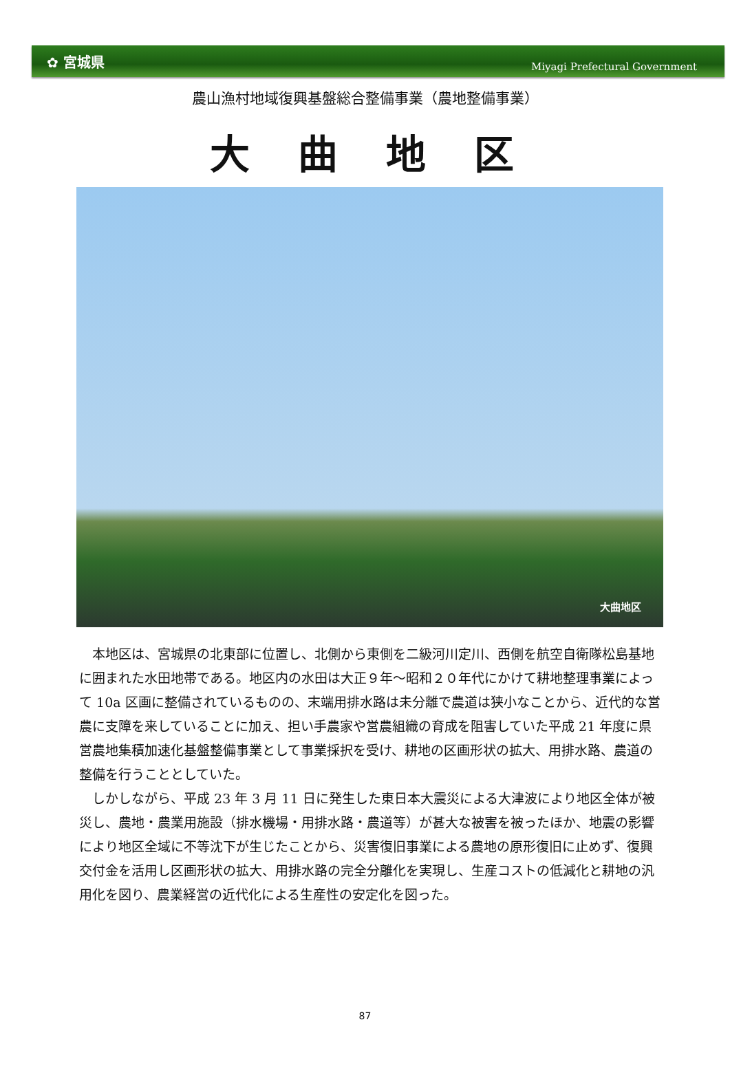✿ 宮城県 Miyagi Prefectural Government
農山漁村地域復興基盤総合整備事業（農地整備事業）
大曲地区
大曲地区
本地区は、宮城県の北東部に位置し、北側から東側を二級河川定川、西側を航空自衛隊松島基地に囲まれた水田地帯である。地区内の水田は大正９年～昭和２０年代にかけて耕地整理事業によって 10a 区画に整備されているものの、末端用排水路は未分離で農道は狭小なことから、近代的な営農に支障を来していることに加え、担い手農家や営農組織の育成を阻害していた平成 21 年度に県営農地集積加速化基盤整備事業として事業採択を受け、耕地の区画形状の拡大、用排水路、農道の整備を行うこととしていた。
しかしながら、平成 23 年 3 月 11 日に発生した東日本大震災による大津波により地区全体が被災し、農地・農業用施設（排水機場・用排水路・農道等）が甚大な被害を被ったほか、地震の影響により地区全域に不等沈下が生じたことから、災害復旧事業による農地の原形復旧に止めず、復興交付金を活用し区画形状の拡大、用排水路の完全分離化を実現し、生産コストの低減化と耕地の汎用化を図り、農業経営の近代化による生産性の安定化を図った。
87